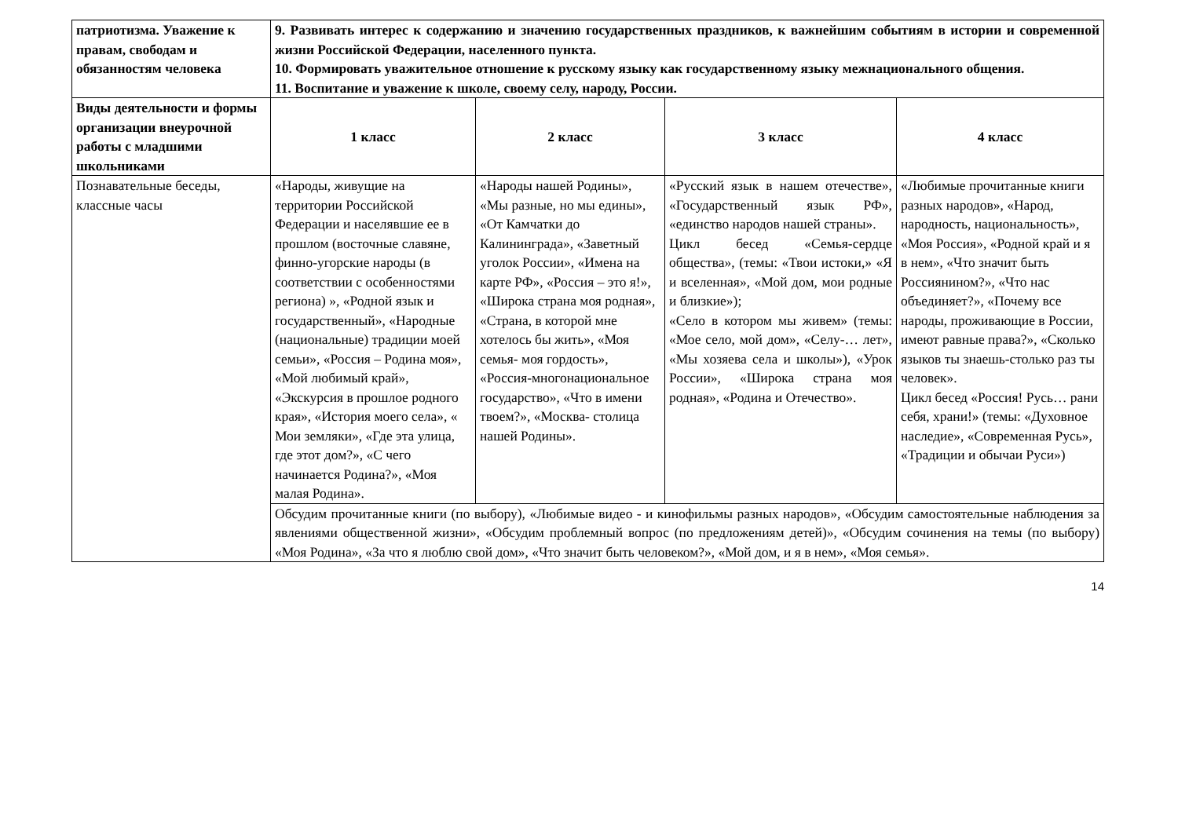| патриотизма. Уважение к правам, свободам и обязанностям человека | 9. Развивать интерес к содержанию и значению государственных праздников, к важнейшим событиям в истории и современной жизни Российской Федерации, населенного пункта. 10. Формировать уважительное отношение к русскому языку как государственному языку межнационального общения. 11. Воспитание и уважение к школе, своему селу, народу, России. | | | |
| Виды деятельности и формы организации внеурочной работы с младшими школьниками | 1 класс | 2 класс | 3 класс | 4 класс |
| Познавательные беседы, классные часы | «Народы, живущие на территории Российской Федерации и населявшие ее в прошлом (восточные славяне, финно-угорские народы (в соответствии с особенностями региона) », «Родной язык и государственный», «Народные (национальные) традиции моей семьи», «Россия – Родина моя», «Мой любимый край», «Экскурсия в прошлое родного края», «История моего села», « Мои земляки», «Где эта улица, где этот дом?», «С чего начинается Родина?», «Моя малая Родина». | «Народы нашей Родины», «Мы разные, но мы едины», «От Камчатки до Калининграда», «Заветный уголок России», «Имена на карте РФ», «Россия – это я!», «Широка страна моя родная», «Страна, в которой мне хотелось бы жить», «Моя семья- моя гордость», «Россия-многонациональное государство», «Что в имени твоем?», «Москва- столица нашей Родины». | «Русский язык в нашем отечестве», «Государственный язык РФ», «единство народов нашей страны». Цикл бесед «Семья-сердце общества», (темы: «Твои истоки,» «Я и вселенная», «Мой дом, мои родные и близкие»); «Село в котором мы живем» (темы: «Мое село, мой дом», «Селу-… лет», «Мы хозяева села и школы»), «Урок России», «Широка страна моя родная», «Родина и Отечество». | «Любимые прочитанные книги разных народов», «Народ, народность, национальность», «Моя Россия», «Родной край и я в нем», «Что значит быть Россиянином?», «Что нас объединяет?», «Почему все народы, проживающие в России, имеют равные права?», «Сколько языков ты знаешь-столько раз ты человек». Цикл бесед «Россия! Русь… рани себя, храни!» (темы: «Духовное наследие», «Современная Русь», «Традиции и обычаи Руси») |
| | Обсудим прочитанные книги (по выбору), «Любимые видео - и кинофильмы разных народов», «Обсудим самостоятельные наблюдения за явлениями общественной жизни», «Обсудим проблемный вопрос (по предложениям детей)», «Обсудим сочинения на темы (по выбору) «Моя Родина», «За что я люблю свой дом», «Что значит быть человеком?», «Мой дом, и я в нем», «Моя семья». | | | |
14